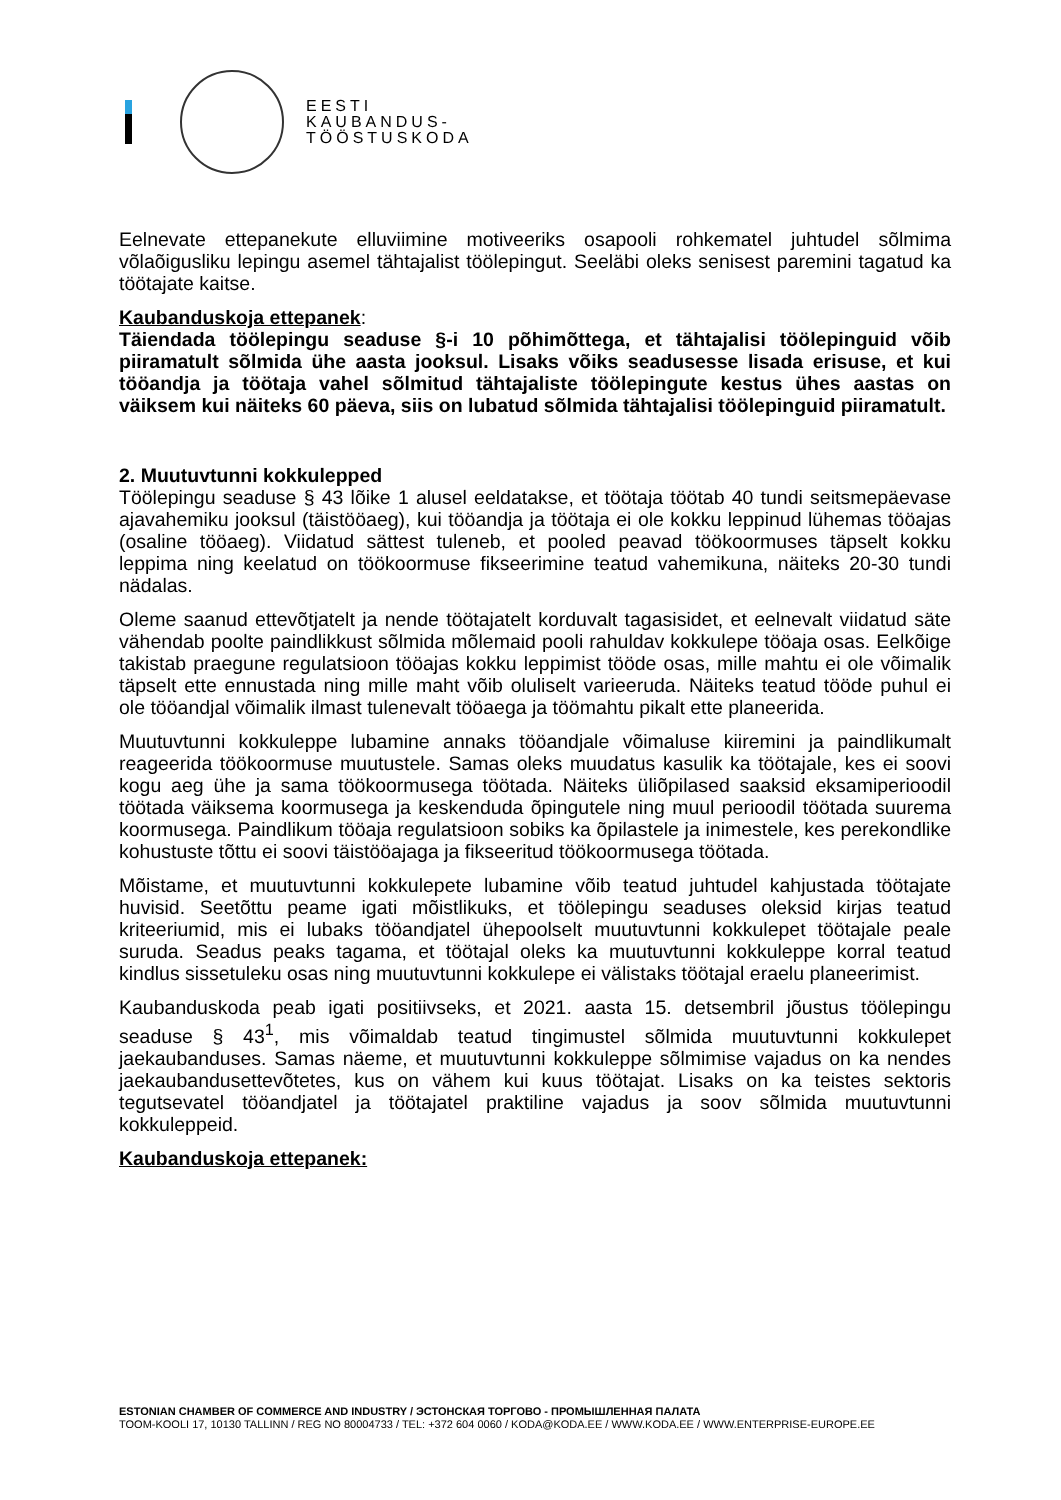EESTI
KAUBANDUS-
TÖÖSTUSKODA
Eelnevate ettepanekute elluviimine motiveeriks osapooli rohkematel juhtudel sõlmima võlaõigusliku lepingu asemel tähtajalist töölepingut. Seeläbi oleks senisest paremini tagatud ka töötajate kaitse.
Kaubanduskoja ettepanek:
Täiendada töölepingu seaduse §-i 10 põhimõttega, et tähtajalisi töölepinguid võib piiramatult sõlmida ühe aasta jooksul. Lisaks võiks seadusesse lisada erisuse, et kui tööandja ja töötaja vahel sõlmitud tähtajaliste töölepingute kestus ühes aastas on väiksem kui näiteks 60 päeva, siis on lubatud sõlmida tähtajalisi töölepinguid piiramatult.
2. Muutuvtunni kokkulepped
Töölepingu seaduse § 43 lõike 1 alusel eeldatakse, et töötaja töötab 40 tundi seitsmepäevase ajavahemiku jooksul (täistööaeg), kui tööandja ja töötaja ei ole kokku leppinud lühemas tööajas (osaline tööaeg). Viidatud sättest tuleneb, et pooled peavad töökoormuses täpselt kokku leppima ning keelatud on töökoormuse fikseerimine teatud vahemikuna, näiteks 20-30 tundi nädalas.
Oleme saanud ettevõtjatelt ja nende töötajatelt korduvalt tagasisidet, et eelnevalt viidatud säte vähendab poolte paindlikkust sõlmida mõlemaid pooli rahuldav kokkulepe tööaja osas. Eelkõige takistab praegune regulatsioon tööajas kokku leppimist tööde osas, mille mahtu ei ole võimalik täpselt ette ennustada ning mille maht võib oluliselt varieeruda. Näiteks teatud tööde puhul ei ole tööandjal võimalik ilmast tulenevalt tööaega ja töömahtu pikalt ette planeerida.
Muutuvtunni kokkuleppe lubamine annaks tööandjale võimaluse kiiremini ja paindlikumalt reageerida töökoormuse muutustele. Samas oleks muudatus kasulik ka töötajale, kes ei soovi kogu aeg ühe ja sama töökoormusega töötada. Näiteks üliõpilased saaksid eksamiperioodil töötada väiksema koormusega ja keskenduda õpingutele ning muul perioodil töötada suurema koormusega. Paindlikum tööaja regulatsioon sobiks ka õpilastele ja inimestele, kes perekondlike kohustuste tõttu ei soovi täistööajaga ja fikseeritud töökoormusega töötada.
Mõistame, et muutuvtunni kokkulepete lubamine võib teatud juhtudel kahjustada töötajate huvisid. Seetõttu peame igati mõistlikuks, et töölepingu seaduses oleksid kirjas teatud kriteeriumid, mis ei lubaks tööandjatel ühepoolselt muutuvtunni kokkulepet töötajale peale suruda. Seadus peaks tagama, et töötajal oleks ka muutuvtunni kokkuleppe korral teatud kindlus sissetuleku osas ning muutuvtunni kokkulepe ei välistaks töötajal eraelu planeerimist.
Kaubanduskoda peab igati positiivseks, et 2021. aasta 15. detsembril jõustus töölepingu seaduse § 43<sup>1</sup>, mis võimaldab teatud tingimustel sõlmida muutuvtunni kokkulepet jaekaubanduses. Samas näeme, et muutuvtunni kokkuleppe sõlmimise vajadus on ka nendes jaekaubandusettevõtetes, kus on vähem kui kuus töötajat. Lisaks on ka teistes sektoris tegutsevatel tööandjatel ja töötajatel praktiline vajadus ja soov sõlmida muutuvtunni kokkuleppeid.
Kaubanduskoja ettepanek:
ESTONIAN CHAMBER OF COMMERCE AND INDUSTRY / ЭСТОНСКАЯ ТОРГОВО - ПРОМЫШЛЕННАЯ ПАЛАТА
TOOM-KOOLI 17, 10130 TALLINN / REG NO 80004733 / TEL: +372 604 0060 / KODA@KODA.EE / WWW.KODA.EE / WWW.ENTERPRISE-EUROPE.EE